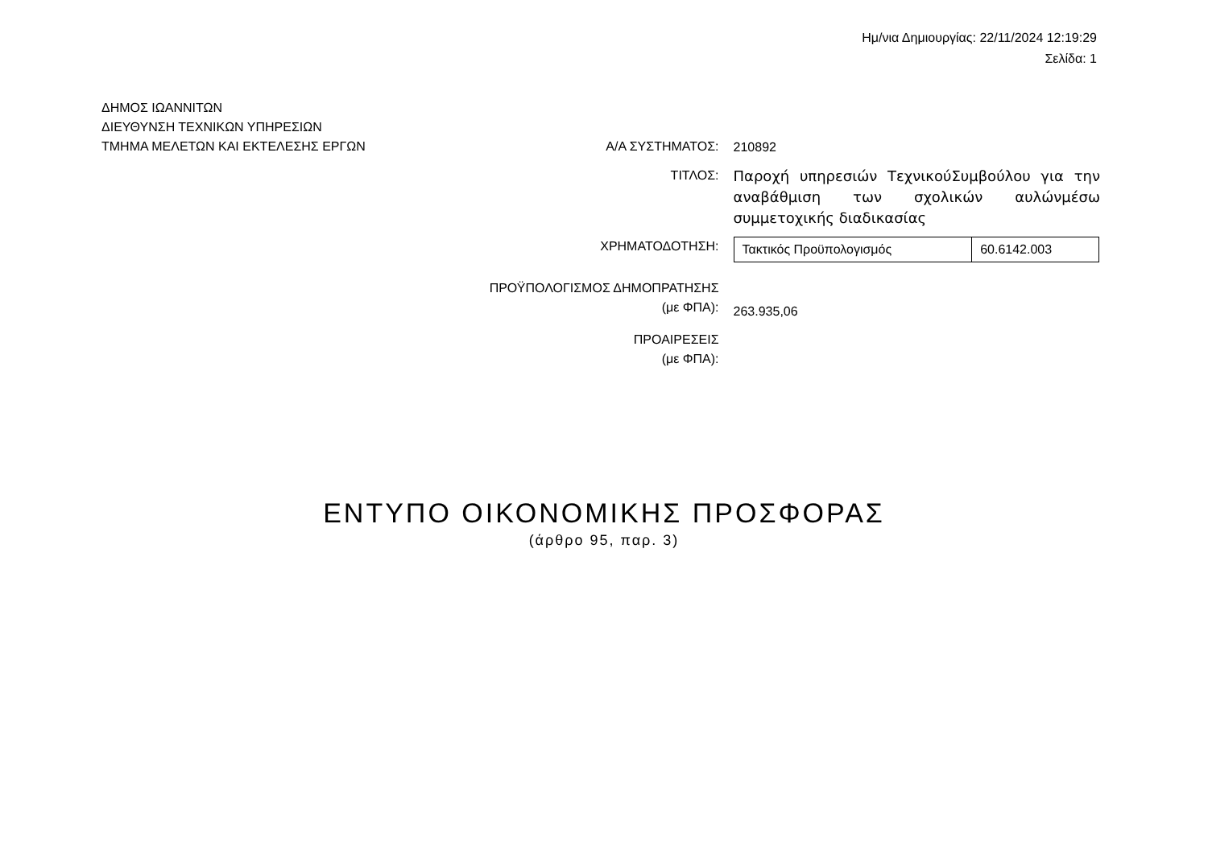Ημ/νια Δημιουργίας: 22/11/2024 12:19:29
Σελίδα: 1
ΔΗΜΟΣ ΙΩΑΝΝΙΤΩΝ
ΔΙΕΥΘΥΝΣΗ ΤΕΧΝΙΚΩΝ ΥΠΗΡΕΣΙΩΝ
ΤΜΗΜΑ ΜΕΛΕΤΩΝ ΚΑΙ ΕΚΤΕΛΕΣΗΣ ΕΡΓΩΝ
Α/Α ΣΥΣΤΗΜΑΤΟΣ:
210892
ΤΙΤΛΟΣ:
Παροχή υπηρεσιών ΤεχνικούΣυμβούλου για την αναβάθμιση των σχολικών αυλώνμέσω συμμετοχικής διαδικασίας
ΧΡΗΜΑΤΟΔΟΤΗΣΗ:
| Τακτικός Προϋπολογισμός | 60.6142.003 |
ΠΡΟΫΠΟΛΟΓΙΣΜΟΣ ΔΗΜΟΠΡΑΤΗΣΗΣ
(με ΦΠΑ):
263.935,06
ΠΡΟΑΙΡΕΣΕΙΣ
(με ΦΠΑ):
ΕΝΤΥΠΟ ΟΙΚΟΝΟΜΙΚΗΣ ΠΡΟΣΦΟΡΑΣ
(άρθρο 95, παρ. 3)